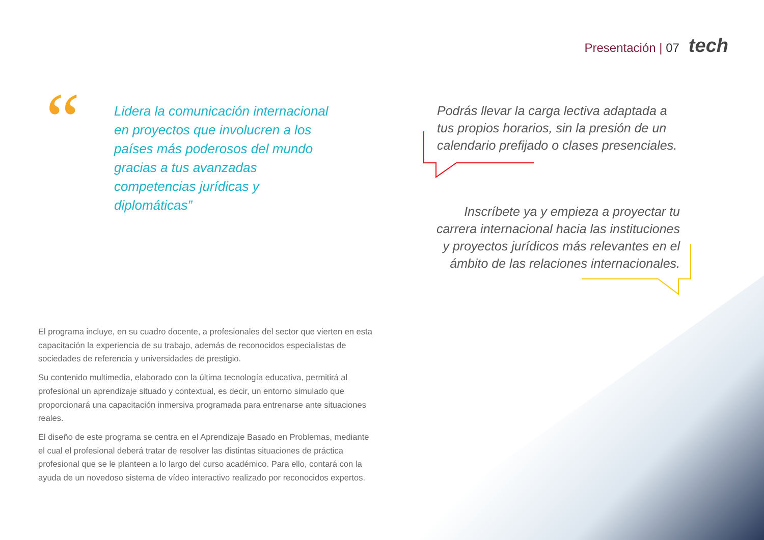Presentación | 07 tech
“
Lidera la comunicación internacional en proyectos que involucren a los países más poderosos del mundo gracias a tus avanzadas competencias jurídicas y diplomáticas”
Podrás llevar la carga lectiva adaptada a tus propios horarios, sin la presión de un calendario prefijado o clases presenciales.
Inscríbete ya y empieza a proyectar tu carrera internacional hacia las instituciones y proyectos jurídicos más relevantes en el ámbito de las relaciones internacionales.
El programa incluye, en su cuadro docente, a profesionales del sector que vierten en esta capacitación la experiencia de su trabajo, además de reconocidos especialistas de sociedades de referencia y universidades de prestigio.
Su contenido multimedia, elaborado con la última tecnología educativa, permitirá al profesional un aprendizaje situado y contextual, es decir, un entorno simulado que proporcionará una capacitación inmersiva programada para entrenarse ante situaciones reales.
El diseño de este programa se centra en el Aprendizaje Basado en Problemas, mediante el cual el profesional deberá tratar de resolver las distintas situaciones de práctica profesional que se le planteen a lo largo del curso académico. Para ello, contará con la ayuda de un novedoso sistema de vídeo interactivo realizado por reconocidos expertos.